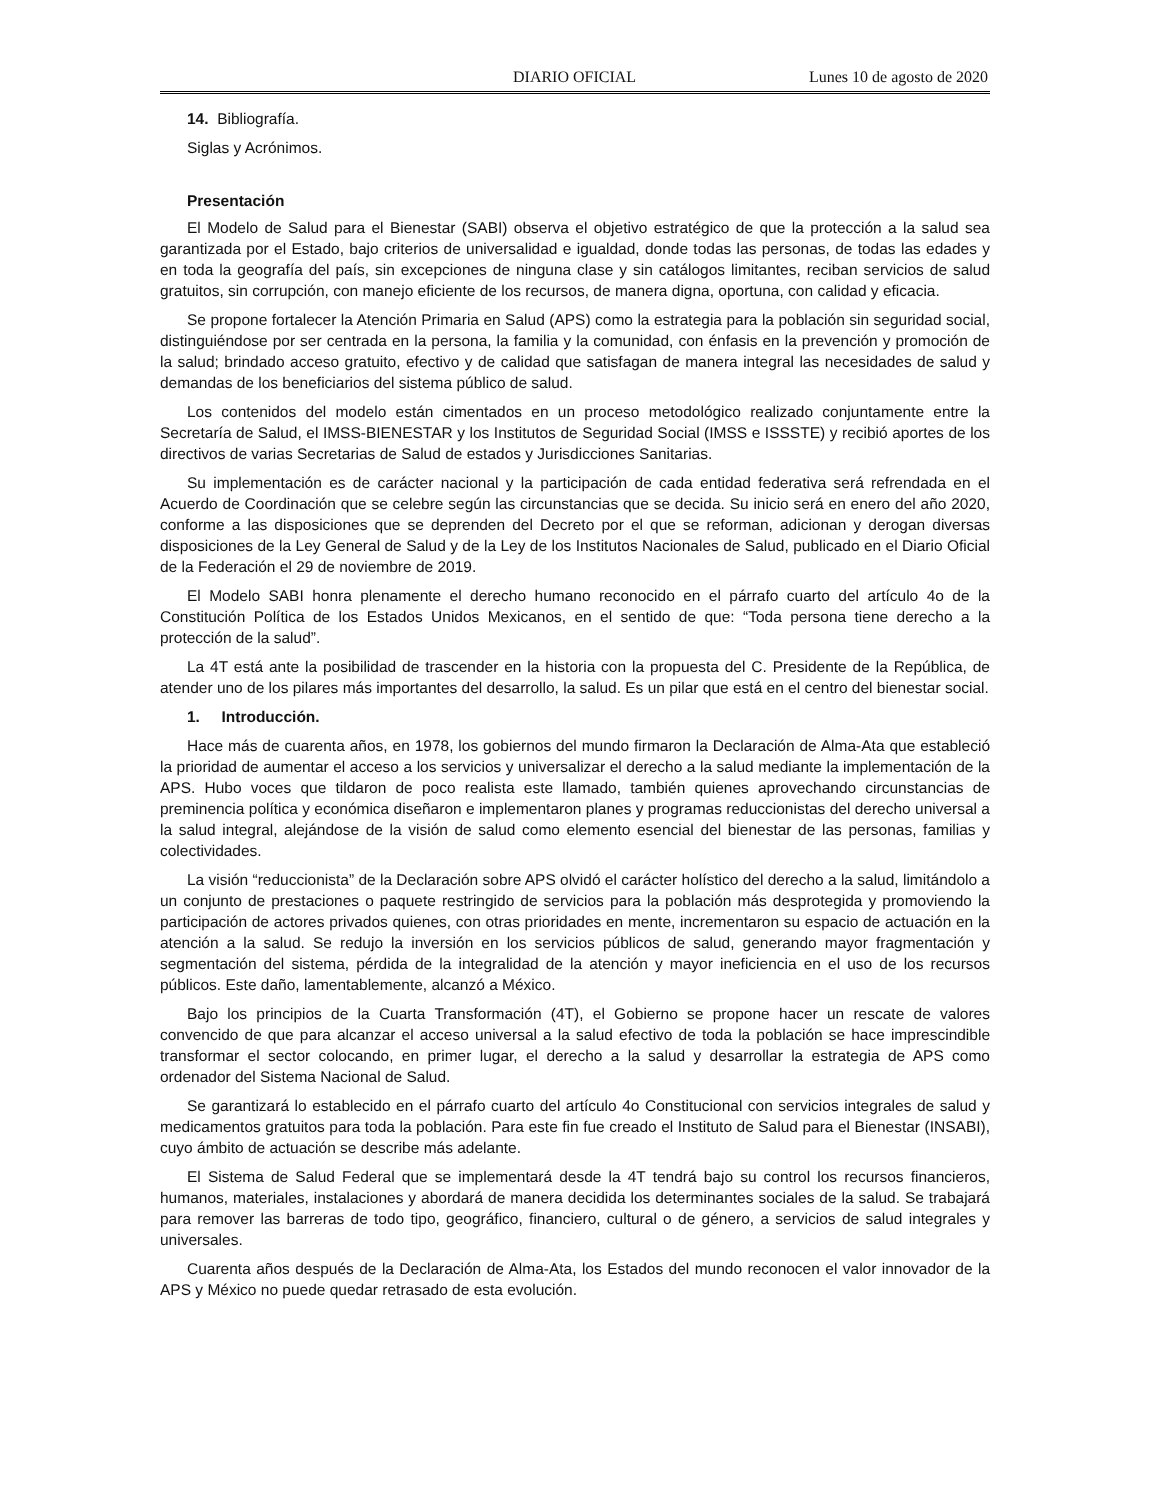DIARIO OFICIAL Lunes 10 de agosto de 2020
14. Bibliografía.
Siglas y Acrónimos.
Presentación
El Modelo de Salud para el Bienestar (SABI) observa el objetivo estratégico de que la protección a la salud sea garantizada por el Estado, bajo criterios de universalidad e igualdad, donde todas las personas, de todas las edades y en toda la geografía del país, sin excepciones de ninguna clase y sin catálogos limitantes, reciban servicios de salud gratuitos, sin corrupción, con manejo eficiente de los recursos, de manera digna, oportuna, con calidad y eficacia.
Se propone fortalecer la Atención Primaria en Salud (APS) como la estrategia para la población sin seguridad social, distinguiéndose por ser centrada en la persona, la familia y la comunidad, con énfasis en la prevención y promoción de la salud; brindado acceso gratuito, efectivo y de calidad que satisfagan de manera integral las necesidades de salud y demandas de los beneficiarios del sistema público de salud.
Los contenidos del modelo están cimentados en un proceso metodológico realizado conjuntamente entre la Secretaría de Salud, el IMSS-BIENESTAR y los Institutos de Seguridad Social (IMSS e ISSSTE) y recibió aportes de los directivos de varias Secretarias de Salud de estados y Jurisdicciones Sanitarias.
Su implementación es de carácter nacional y la participación de cada entidad federativa será refrendada en el Acuerdo de Coordinación que se celebre según las circunstancias que se decida. Su inicio será en enero del año 2020, conforme a las disposiciones que se deprenden del Decreto por el que se reforman, adicionan y derogan diversas disposiciones de la Ley General de Salud y de la Ley de los Institutos Nacionales de Salud, publicado en el Diario Oficial de la Federación el 29 de noviembre de 2019.
El Modelo SABI honra plenamente el derecho humano reconocido en el párrafo cuarto del artículo 4o de la Constitución Política de los Estados Unidos Mexicanos, en el sentido de que: “Toda persona tiene derecho a la protección de la salud”.
La 4T está ante la posibilidad de trascender en la historia con la propuesta del C. Presidente de la República, de atender uno de los pilares más importantes del desarrollo, la salud. Es un pilar que está en el centro del bienestar social.
1. Introducción.
Hace más de cuarenta años, en 1978, los gobiernos del mundo firmaron la Declaración de Alma-Ata que estableció la prioridad de aumentar el acceso a los servicios y universalizar el derecho a la salud mediante la implementación de la APS. Hubo voces que tildaron de poco realista este llamado, también quienes aprovechando circunstancias de preminencia política y económica diseñaron e implementaron planes y programas reduccionistas del derecho universal a la salud integral, alejándose de la visión de salud como elemento esencial del bienestar de las personas, familias y colectividades.
La visión “reduccionista” de la Declaración sobre APS olvidó el carácter holístico del derecho a la salud, limitándolo a un conjunto de prestaciones o paquete restringido de servicios para la población más desprotegida y promoviendo la participación de actores privados quienes, con otras prioridades en mente, incrementaron su espacio de actuación en la atención a la salud. Se redujo la inversión en los servicios públicos de salud, generando mayor fragmentación y segmentación del sistema, pérdida de la integralidad de la atención y mayor ineficiencia en el uso de los recursos públicos. Este daño, lamentablemente, alcanzó a México.
Bajo los principios de la Cuarta Transformación (4T), el Gobierno se propone hacer un rescate de valores convencido de que para alcanzar el acceso universal a la salud efectivo de toda la población se hace imprescindible transformar el sector colocando, en primer lugar, el derecho a la salud y desarrollar la estrategia de APS como ordenador del Sistema Nacional de Salud.
Se garantizará lo establecido en el párrafo cuarto del artículo 4o Constitucional con servicios integrales de salud y medicamentos gratuitos para toda la población. Para este fin fue creado el Instituto de Salud para el Bienestar (INSABI), cuyo ámbito de actuación se describe más adelante.
El Sistema de Salud Federal que se implementará desde la 4T tendrá bajo su control los recursos financieros, humanos, materiales, instalaciones y abordará de manera decidida los determinantes sociales de la salud. Se trabajará para remover las barreras de todo tipo, geográfico, financiero, cultural o de género, a servicios de salud integrales y universales.
Cuarenta años después de la Declaración de Alma-Ata, los Estados del mundo reconocen el valor innovador de la APS y México no puede quedar retrasado de esta evolución.